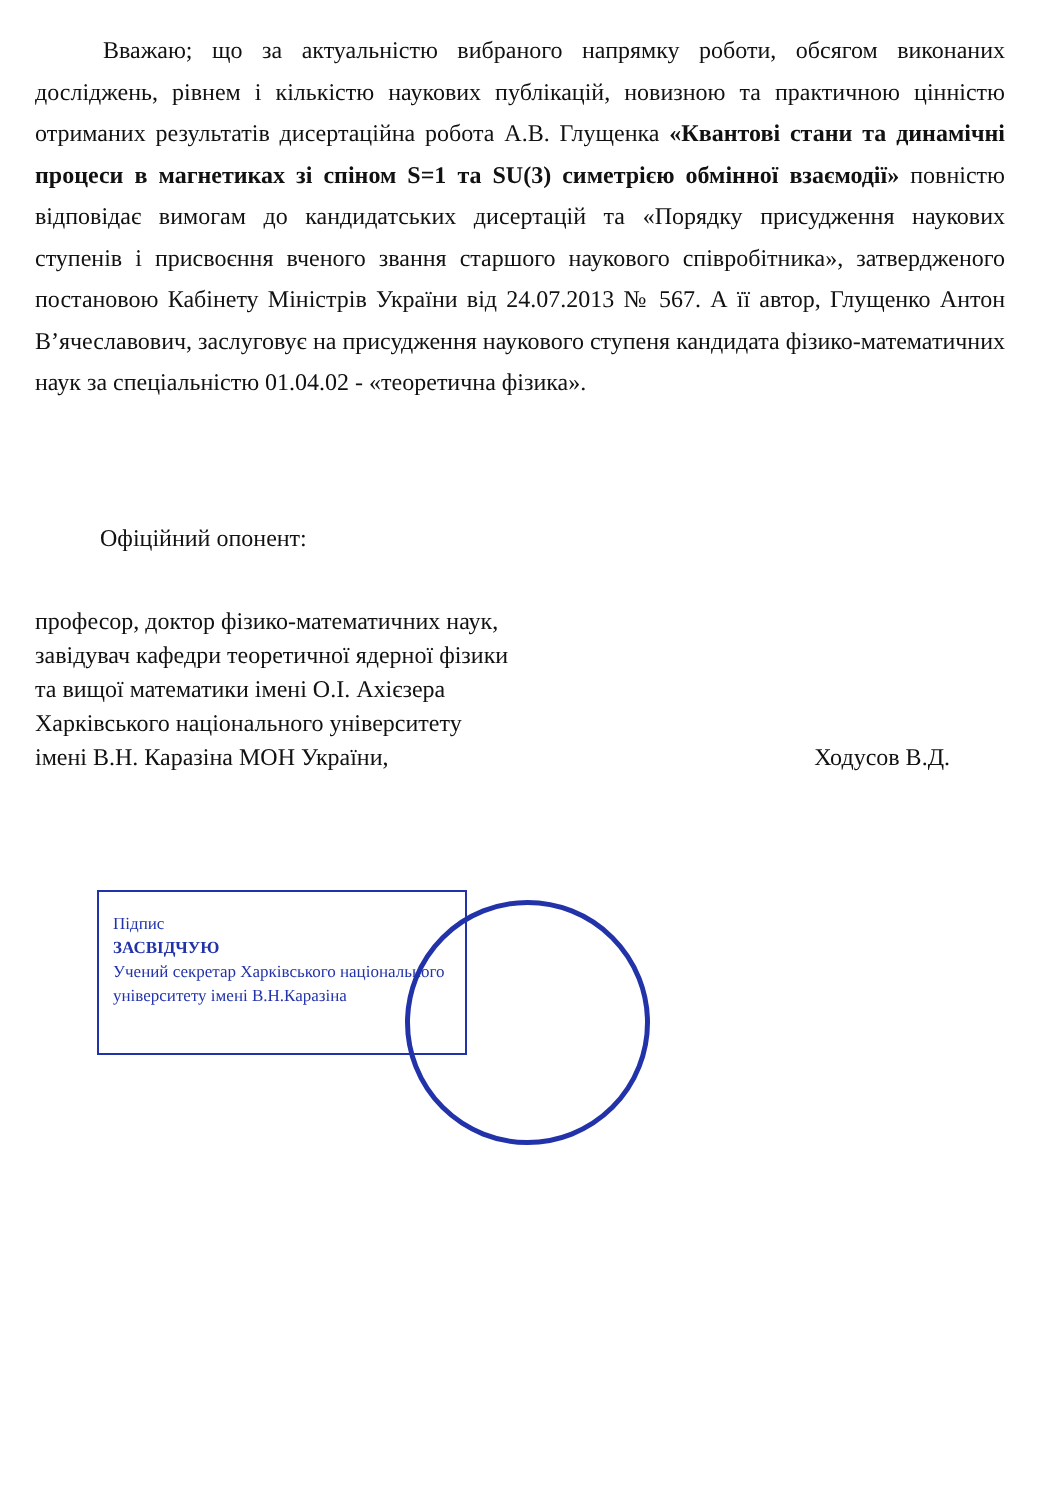Вважаю; що за актуальністю вибраного напрямку роботи, обсягом виконаних досліджень, рівнем і кількістю наукових публікацій, новизною та практичною цінністю отриманих результатів дисертаційна робота А.В. Глущенка «Квантові стани та динамічні процеси в магнетиках зі спіном S=1 та SU(3) симетрією обмінної взаємодії» повністю відповідає вимогам до кандидатських дисертацій та «Порядку присудження наукових ступенів і присвоєння вченого звання старшого наукового співробітника», затвердженого постановою Кабінету Міністрів України від 24.07.2013 № 567. А її автор, Глущенко Антон В’ячеславович, заслуговує на присудження наукового ступеня кандидата фізико-математичних наук за спеціальністю 01.04.02 - «теоретична фізика».
Офіційний опонент:
професор, доктор фізико-математичних наук,
завідувач кафедри теоретичної ядерної фізики
та вищої математики імені О.І. Ахієзера
Харківського національного університету
імені В.Н. Каразіна МОН України, Ходусов В.Д.
Підпис
ЗАСВІДЧУЮ
Учений секретар Харківського національного університету імені В.Н.Каразіна